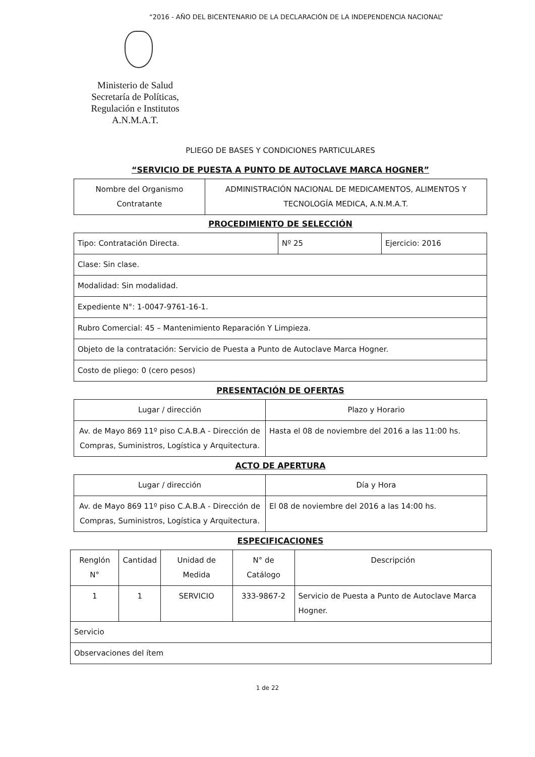“2016 - AÑO DEL BICENTENARIO DE LA DECLARACIÓN DE LA INDEPENDENCIA NACIONAL”
Ministerio de Salud
Secretaría de Políticas, Regulación e Institutos
A.N.M.A.T.
PLIEGO DE BASES Y CONDICIONES PARTICULARES
“SERVICIO DE PUESTA A PUNTO DE AUTOCLAVE MARCA HOGNER”
| Nombre del Organismo Contratante | ADMINISTRACIÓN NACIONAL DE MEDICAMENTOS, ALIMENTOS Y TECNOLOGÍA MEDICA, A.N.M.A.T. |
PROCEDIMIENTO DE SELECCIÓN
| Tipo: Contratación Directa. | Nº 25 | Ejercicio: 2016 |
| Clase: Sin clase. | | |
| Modalidad: Sin modalidad. | | |
| Expediente N°: 1-0047-9761-16-1. | | |
| Rubro Comercial: 45 – Mantenimiento Reparación Y Limpieza. | | |
| Objeto de la contratación: Servicio de Puesta a Punto de Autoclave Marca Hogner. | | |
| Costo de pliego: 0 (cero pesos) | | |
PRESENTACIÓN DE OFERTAS
| Lugar / dirección | Plazo y Horario |
| --- | --- |
| Av. de Mayo 869 11º piso C.A.B.A - Dirección de Compras, Suministros, Logística y Arquitectura. | Hasta el 08 de noviembre del 2016 a las 11:00 hs. |
ACTO DE APERTURA
| Lugar / dirección | Día y Hora |
| --- | --- |
| Av. de Mayo 869 11º piso C.A.B.A - Dirección de Compras, Suministros, Logística y Arquitectura. | El 08 de noviembre del 2016 a las 14:00 hs. |
ESPECIFICACIONES
| Renglón N° | Cantidad | Unidad de Medida | N° de Catálogo | Descripción |
| --- | --- | --- | --- | --- |
| 1 | 1 | SERVICIO | 333-9867-2 | Servicio de Puesta a Punto de Autoclave Marca Hogner. |
| Servicio | | | | |
| Observaciones del ítem | | | | |
1 de 22